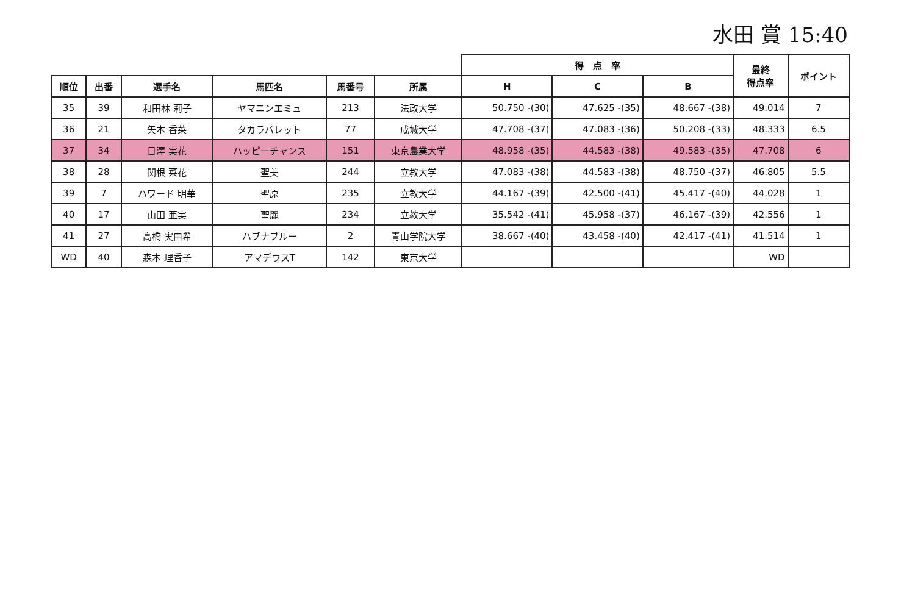水田 賞 15:40
| | | | | | | 得 点 率 | | | 最終 得点率 | ポイント |
| --- | --- | --- | --- | --- | --- | --- | --- | --- | --- | --- |
| 順位 | 出番 | 選手名 | 馬匹名 | 馬番号 | 所属 | H | C | B | | |
| 35 | 39 | 和田林 莉子 | ヤマニンエミュ | 213 | 法政大学 | 50.750 -(30) | 47.625 -(35) | 48.667 -(38) | 49.014 | 7 |
| 36 | 21 | 矢本 香菜 | タカラバレット | 77 | 成城大学 | 47.708 -(37) | 47.083 -(36) | 50.208 -(33) | 48.333 | 6.5 |
| 37 | 34 | 日澤 実花 | ハッピーチャンス | 151 | 東京農業大学 | 48.958 -(35) | 44.583 -(38) | 49.583 -(35) | 47.708 | 6 |
| 38 | 28 | 関根 菜花 | 聖美 | 244 | 立教大学 | 47.083 -(38) | 44.583 -(38) | 48.750 -(37) | 46.805 | 5.5 |
| 39 | 7 | ハワード 明華 | 聖原 | 235 | 立教大学 | 44.167 -(39) | 42.500 -(41) | 45.417 -(40) | 44.028 | 1 |
| 40 | 17 | 山田 亜実 | 聖麗 | 234 | 立教大学 | 35.542 -(41) | 45.958 -(37) | 46.167 -(39) | 42.556 | 1 |
| 41 | 27 | 高橋 実由希 | ハブナブルー | 2 | 青山学院大学 | 38.667 -(40) | 43.458 -(40) | 42.417 -(41) | 41.514 | 1 |
| WD | 40 | 森本 理香子 | アマデウスT | 142 | 東京大学 | | | | WD | |